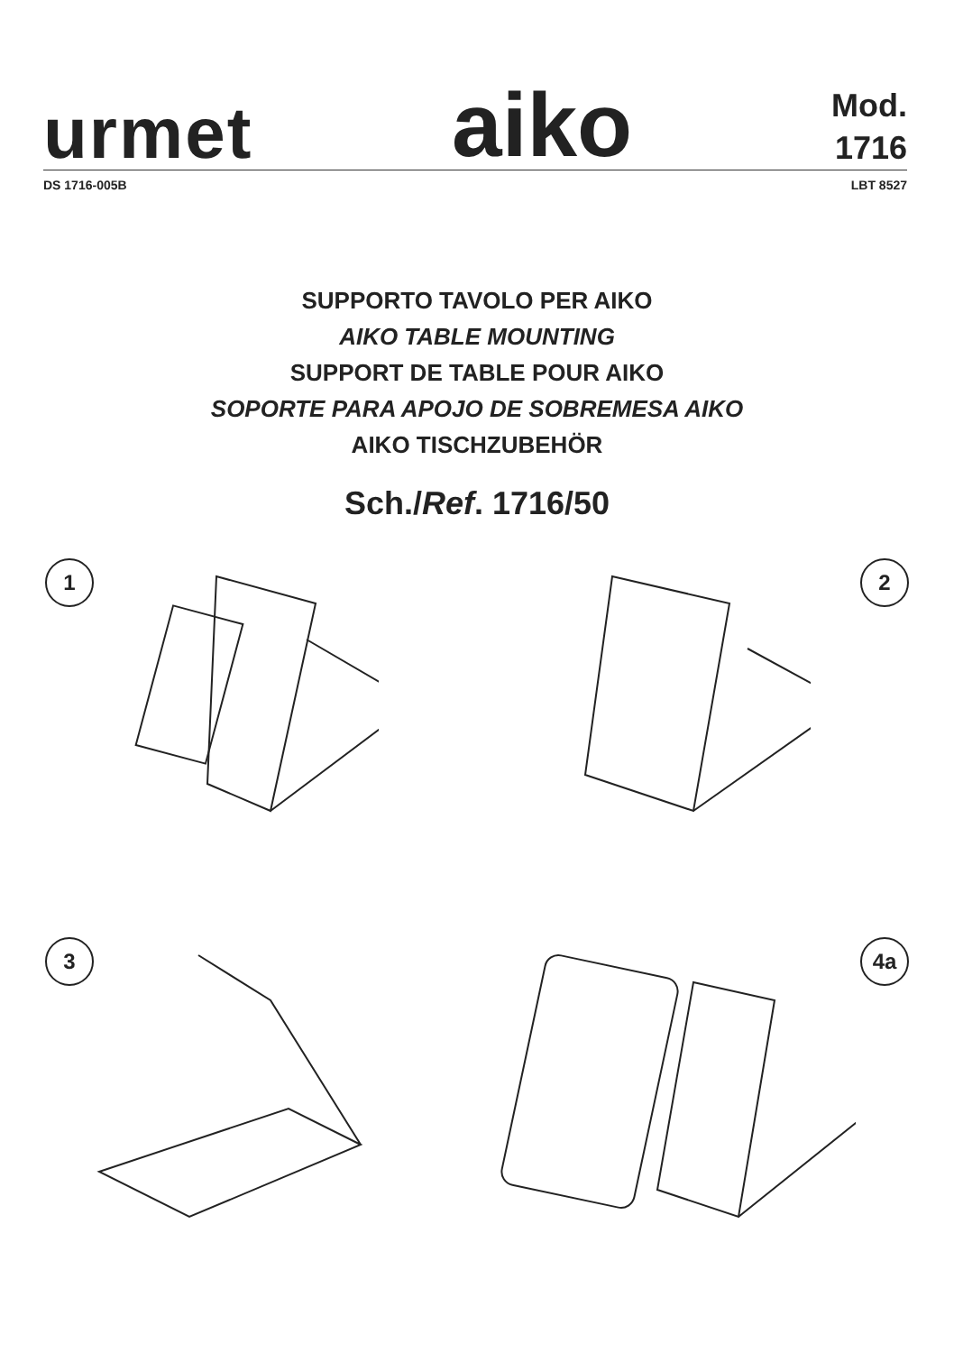urmet
aiko
Mod.
1716
DS 1716-005B LBT 8527
SUPPORTO TAVOLO PER AIKO
AIKO TABLE MOUNTING
SUPPORT DE TABLE POUR AIKO
SOPORTE PARA APOJO DE SOBREMESA AIKO
AIKO TISCHZUBEHÖR
Sch./Ref. 1716/50
1
2
3
4a